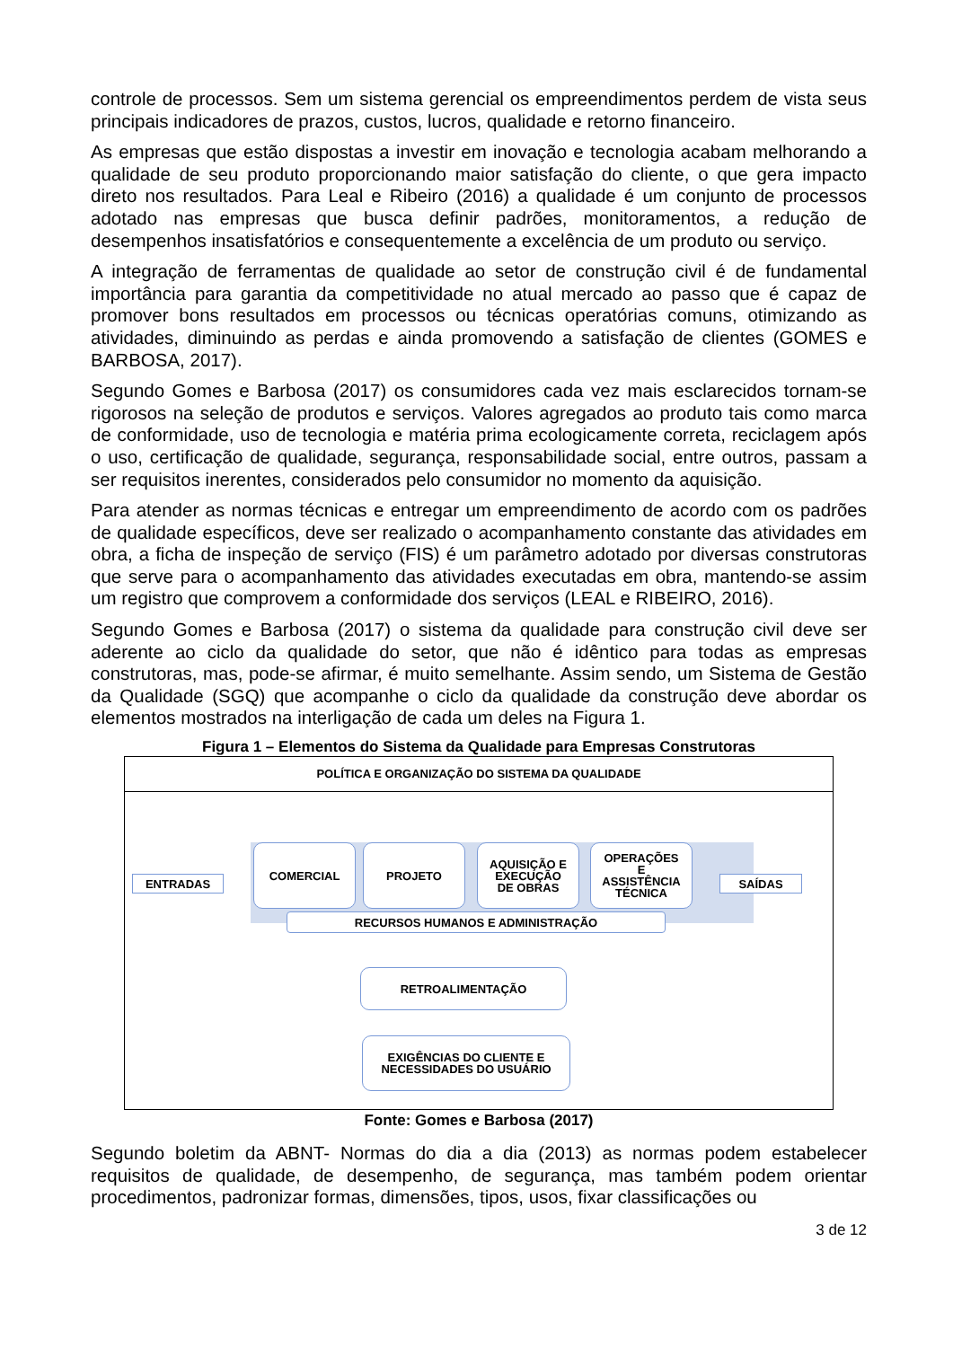controle de processos. Sem um sistema gerencial os empreendimentos perdem de vista seus principais indicadores de prazos, custos, lucros, qualidade e retorno financeiro.
As empresas que estão dispostas a investir em inovação e tecnologia acabam melhorando a qualidade de seu produto proporcionando maior satisfação do cliente, o que gera impacto direto nos resultados. Para Leal e Ribeiro (2016) a qualidade é um conjunto de processos adotado nas empresas que busca definir padrões, monitoramentos, a redução de desempenhos insatisfatórios e consequentemente a excelência de um produto ou serviço.
A integração de ferramentas de qualidade ao setor de construção civil é de fundamental importância para garantia da competitividade no atual mercado ao passo que é capaz de promover bons resultados em processos ou técnicas operatórias comuns, otimizando as atividades, diminuindo as perdas e ainda promovendo a satisfação de clientes (GOMES e BARBOSA, 2017).
Segundo Gomes e Barbosa (2017) os consumidores cada vez mais esclarecidos tornam-se rigorosos na seleção de produtos e serviços. Valores agregados ao produto tais como marca de conformidade, uso de tecnologia e matéria prima ecologicamente correta, reciclagem após o uso, certificação de qualidade, segurança, responsabilidade social, entre outros, passam a ser requisitos inerentes, considerados pelo consumidor no momento da aquisição.
Para atender as normas técnicas e entregar um empreendimento de acordo com os padrões de qualidade específicos, deve ser realizado o acompanhamento constante das atividades em obra, a ficha de inspeção de serviço (FIS) é um parâmetro adotado por diversas construtoras que serve para o acompanhamento das atividades executadas em obra, mantendo-se assim um registro que comprovem a conformidade dos serviços (LEAL e RIBEIRO, 2016).
Segundo Gomes e Barbosa (2017) o sistema da qualidade para construção civil deve ser aderente ao ciclo da qualidade do setor, que não é idêntico para todas as empresas construtoras, mas, pode-se afirmar, é muito semelhante. Assim sendo, um Sistema de Gestão da Qualidade (SGQ) que acompanhe o ciclo da qualidade da construção deve abordar os elementos mostrados na interligação de cada um deles na Figura 1.
Figura 1 – Elementos do Sistema da Qualidade para Empresas Construtoras
POLÍTICA E ORGANIZAÇÃO DO SISTEMA DA QUALIDADE
ENTRADAS
COMERCIAL PROJETO
AQUISIÇÃO E
EXECUÇÃO
DE OBRAS
OPERAÇÕES
E
ASSISTÊNCIA
TÉCNICA
SAÍDAS
RECURSOS HUMANOS E ADMINISTRAÇÃO
RETROALIMENTAÇÃO
EXIGÊNCIAS DO CLIENTE E
NECESSIDADES DO USUÁRIO
Fonte: Gomes e Barbosa (2017)
Segundo boletim da ABNT- Normas do dia a dia (2013) as normas podem estabelecer requisitos de qualidade, de desempenho, de segurança, mas também podem orientar procedimentos, padronizar formas, dimensões, tipos, usos, fixar classificações ou
3 de 12